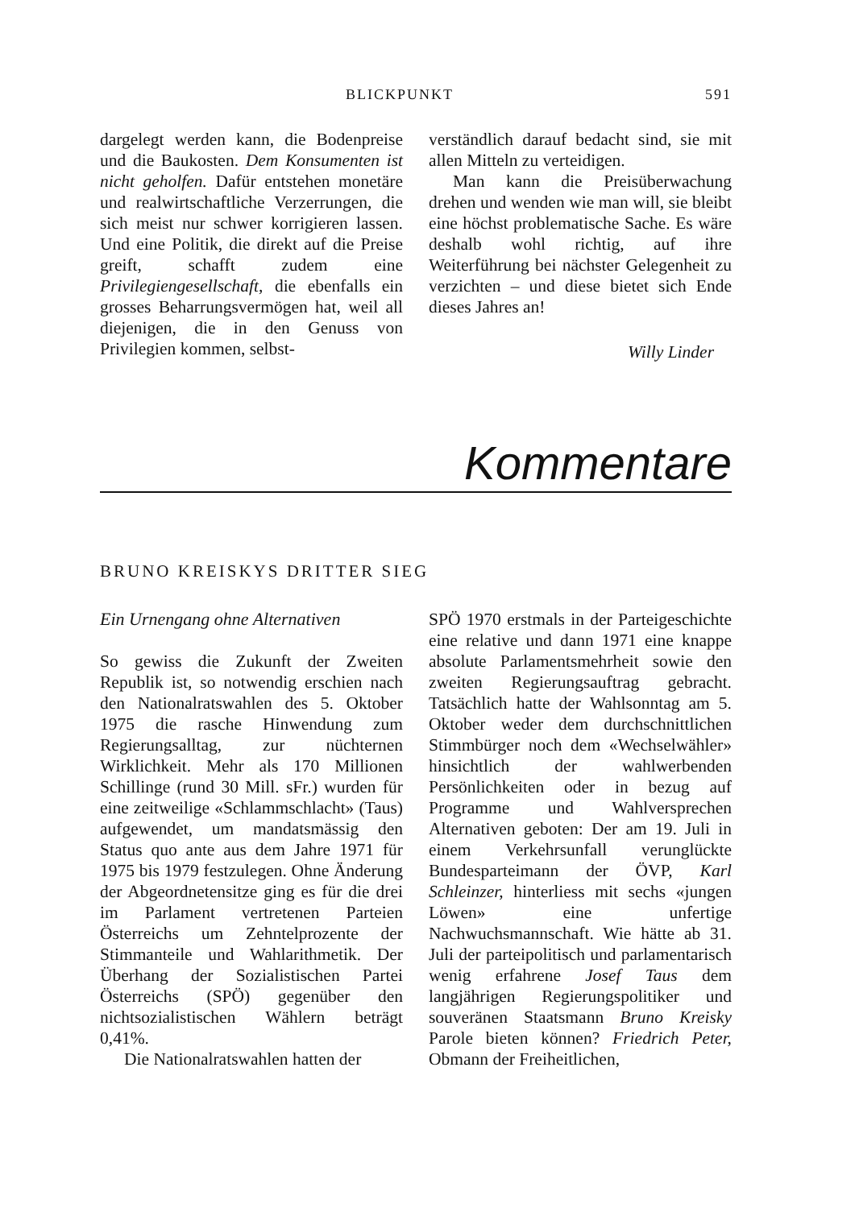BLICKPUNKT 591
dargelegt werden kann, die Bodenpreise und die Baukosten. Dem Konsumenten ist nicht geholfen. Dafür entstehen monetäre und realwirtschaftliche Verzerrungen, die sich meist nur schwer korrigieren lassen. Und eine Politik, die direkt auf die Preise greift, schafft zudem eine Privilegiengesellschaft, die ebenfalls ein grosses Beharrungsvermögen hat, weil all diejenigen, die in den Genuss von Privilegien kommen, selbst-
verständlich darauf bedacht sind, sie mit allen Mitteln zu verteidigen.
Man kann die Preisüberwachung drehen und wenden wie man will, sie bleibt eine höchst problematische Sache. Es wäre deshalb wohl richtig, auf ihre Weiterführung bei nächster Gelegenheit zu verzichten – und diese bietet sich Ende dieses Jahres an!
Willy Linder
Kommentare
BRUNO KREISKYS DRITTER SIEG
Ein Urnengang ohne Alternativen
So gewiss die Zukunft der Zweiten Republik ist, so notwendig erschien nach den Nationalratswahlen des 5. Oktober 1975 die rasche Hinwendung zum Regierungsalltag, zur nüchternen Wirklichkeit. Mehr als 170 Millionen Schillinge (rund 30 Mill. sFr.) wurden für eine zeitweilige «Schlammschlacht» (Taus) aufgewendet, um mandatsmässig den Status quo ante aus dem Jahre 1971 für 1975 bis 1979 festzulegen. Ohne Änderung der Abgeordnetensitze ging es für die drei im Parlament vertretenen Parteien Österreichs um Zehntelprozente der Stimmanteile und Wahlarithmetik. Der Überhang der Sozialistischen Partei Österreichs (SPÖ) gegenüber den nichtsozialistischen Wählern beträgt 0,41%.
Die Nationalratswahlen hatten der
SPÖ 1970 erstmals in der Parteigeschichte eine relative und dann 1971 eine knappe absolute Parlamentsmehrheit sowie den zweiten Regierungsauftrag gebracht. Tatsächlich hatte der Wahlsonntag am 5. Oktober weder dem durchschnittlichen Stimmbürger noch dem «Wechselwähler» hinsichtlich der wahlwerbenden Persönlichkeiten oder in bezug auf Programme und Wahlversprechen Alternativen geboten: Der am 19. Juli in einem Verkehrsunfall verunglückte Bundesparteimann der ÖVP, Karl Schleinzer, hinterliess mit sechs «jungen Löwen» eine unfertige Nachwuchsmannschaft. Wie hätte ab 31. Juli der parteipolitisch und parlamentarisch wenig erfahrene Josef Taus dem langjährigen Regierungspolitiker und souveränen Staatsmann Bruno Kreisky Parole bieten können? Friedrich Peter, Obmann der Freiheitlichen,